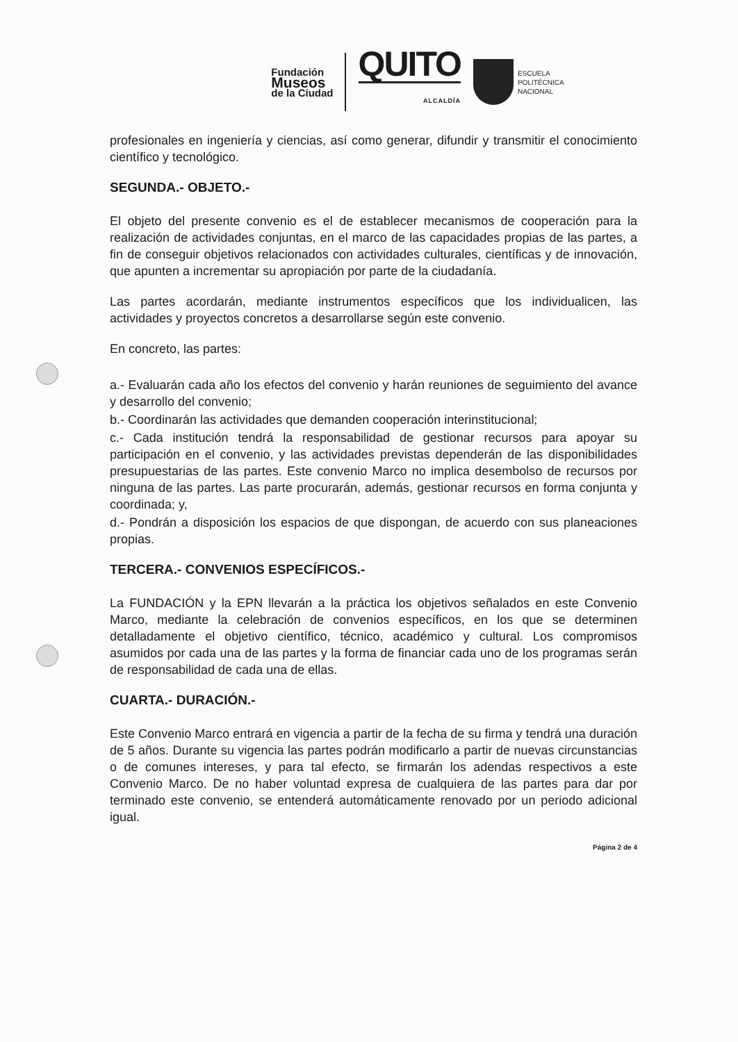Fundación
Museos
de la Ciudad
QUITO
ALCALDÍA
ESCUELA
POLITÉCNICA
NACIONAL
profesionales en ingeniería y ciencias, así como generar, difundir y transmitir el conocimiento científico y tecnológico.
SEGUNDA.- OBJETO.-
El objeto del presente convenio es el de establecer mecanismos de cooperación para la realización de actividades conjuntas, en el marco de las capacidades propias de las partes, a fin de conseguir objetivos relacionados con actividades culturales, científicas y de innovación, que apunten a incrementar su apropiación por parte de la ciudadanía.
Las partes acordarán, mediante instrumentos específicos que los individualicen, las actividades y proyectos concretos a desarrollarse según este convenio.
En concreto, las partes:
a.- Evaluarán cada año los efectos del convenio y harán reuniones de seguimiento del avance y desarrollo del convenio;
b.- Coordinarán las actividades que demanden cooperación interinstitucional;
c.- Cada institución tendrá la responsabilidad de gestionar recursos para apoyar su participación en el convenio, y las actividades previstas dependerán de las disponibilidades presupuestarias de las partes. Este convenio Marco no implica desembolso de recursos por ninguna de las partes. Las parte procurarán, además, gestionar recursos en forma conjunta y coordinada; y,
d.- Pondrán a disposición los espacios de que dispongan, de acuerdo con sus planeaciones propias.
TERCERA.- CONVENIOS ESPECÍFICOS.-
La FUNDACIÓN y la EPN llevarán a la práctica los objetivos señalados en este Convenio Marco, mediante la celebración de convenios específicos, en los que se determinen detalladamente el objetivo científico, técnico, académico y cultural. Los compromisos asumidos por cada una de las partes y la forma de financiar cada uno de los programas serán de responsabilidad de cada una de ellas.
CUARTA.- DURACIÓN.-
Este Convenio Marco entrará en vigencia a partir de la fecha de su firma y tendrá una duración de 5 años. Durante su vigencia las partes podrán modificarlo a partir de nuevas circunstancias o de comunes intereses, y para tal efecto, se firmarán los adendas respectivos a este Convenio Marco. De no haber voluntad expresa de cualquiera de las partes para dar por terminado este convenio, se entenderá automáticamente renovado por un periodo adicional igual.
Página 2 de 4